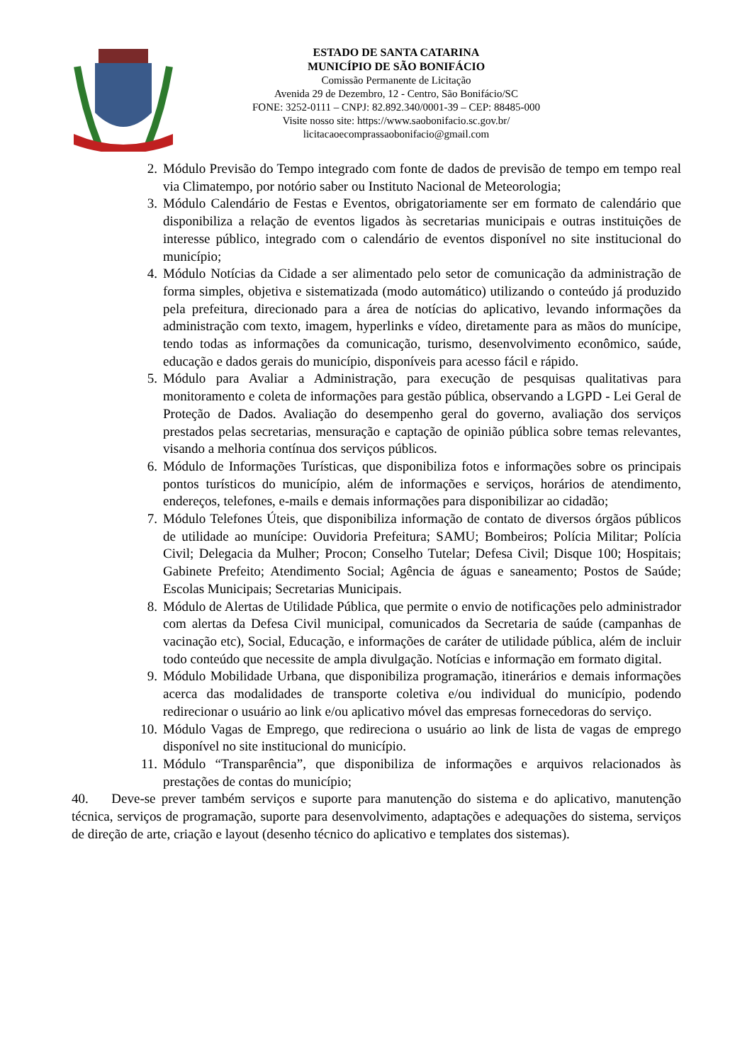ESTADO DE SANTA CATARINA
MUNICÍPIO DE SÃO BONIFÁCIO
Comissão Permanente de Licitação
Avenida 29 de Dezembro, 12 - Centro, São Bonifácio/SC
FONE: 3252-0111 – CNPJ: 82.892.340/0001-39 – CEP: 88485-000
Visite nosso site: https://www.saobonifacio.sc.gov.br/
licitacaoecomprassaobonifacio@gmail.com
2. Módulo Previsão do Tempo integrado com fonte de dados de previsão de tempo em tempo real via Climatempo, por notório saber ou Instituto Nacional de Meteorologia;
3. Módulo Calendário de Festas e Eventos, obrigatoriamente ser em formato de calendário que disponibiliza a relação de eventos ligados às secretarias municipais e outras instituições de interesse público, integrado com o calendário de eventos disponível no site institucional do município;
4. Módulo Notícias da Cidade a ser alimentado pelo setor de comunicação da administração de forma simples, objetiva e sistematizada (modo automático) utilizando o conteúdo já produzido pela prefeitura, direcionado para a área de notícias do aplicativo, levando informações da administração com texto, imagem, hyperlinks e vídeo, diretamente para as mãos do munícipe, tendo todas as informações da comunicação, turismo, desenvolvimento econômico, saúde, educação e dados gerais do município, disponíveis para acesso fácil e rápido.
5. Módulo para Avaliar a Administração, para execução de pesquisas qualitativas para monitoramento e coleta de informações para gestão pública, observando a LGPD - Lei Geral de Proteção de Dados. Avaliação do desempenho geral do governo, avaliação dos serviços prestados pelas secretarias, mensuração e captação de opinião pública sobre temas relevantes, visando a melhoria contínua dos serviços públicos.
6. Módulo de Informações Turísticas, que disponibiliza fotos e informações sobre os principais pontos turísticos do município, além de informações e serviços, horários de atendimento, endereços, telefones, e-mails e demais informações para disponibilizar ao cidadão;
7. Módulo Telefones Úteis, que disponibiliza informação de contato de diversos órgãos públicos de utilidade ao munícipe: Ouvidoria Prefeitura; SAMU; Bombeiros; Polícia Militar; Polícia Civil; Delegacia da Mulher; Procon; Conselho Tutelar; Defesa Civil; Disque 100; Hospitais; Gabinete Prefeito; Atendimento Social; Agência de águas e saneamento; Postos de Saúde; Escolas Municipais; Secretarias Municipais.
8. Módulo de Alertas de Utilidade Pública, que permite o envio de notificações pelo administrador com alertas da Defesa Civil municipal, comunicados da Secretaria de saúde (campanhas de vacinação etc), Social, Educação, e informações de caráter de utilidade pública, além de incluir todo conteúdo que necessite de ampla divulgação. Notícias e informação em formato digital.
9. Módulo Mobilidade Urbana, que disponibiliza programação, itinerários e demais informações acerca das modalidades de transporte coletiva e/ou individual do município, podendo redirecionar o usuário ao link e/ou aplicativo móvel das empresas fornecedoras do serviço.
10. Módulo Vagas de Emprego, que redireciona o usuário ao link de lista de vagas de emprego disponível no site institucional do município.
11. Módulo “Transparência”, que disponibiliza de informações e arquivos relacionados às prestações de contas do município;
40. Deve-se prever também serviços e suporte para manutenção do sistema e do aplicativo, manutenção técnica, serviços de programação, suporte para desenvolvimento, adaptações e adequações do sistema, serviços de direção de arte, criação e layout (desenho técnico do aplicativo e templates dos sistemas).